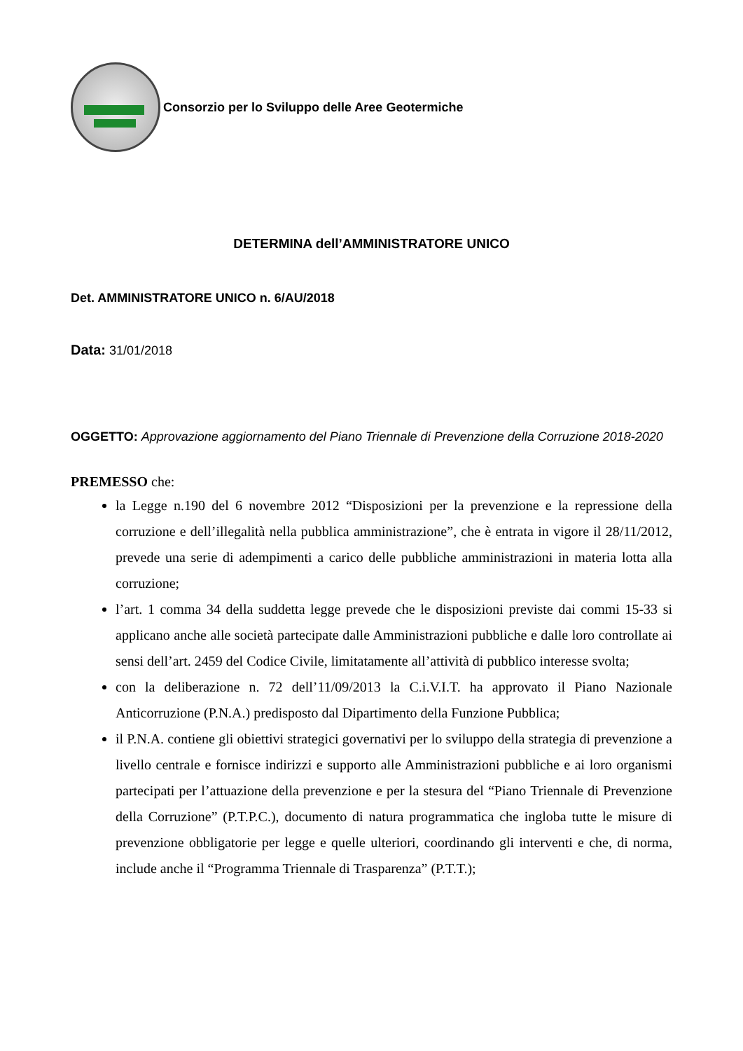Consorzio per lo Sviluppo delle Aree Geotermiche
DETERMINA dell’AMMINISTRATORE UNICO
Det. AMMINISTRATORE UNICO n. 6/AU/2018
Data: 31/01/2018
OGGETTO: Approvazione aggiornamento del Piano Triennale di Prevenzione della Corruzione 2018-2020
PREMESSO che:
la Legge n.190 del 6 novembre 2012 “Disposizioni per la prevenzione e la repressione della corruzione e dell’illegalità nella pubblica amministrazione”, che è entrata in vigore il 28/11/2012, prevede una serie di adempimenti a carico delle pubbliche amministrazioni in materia lotta alla corruzione;
l’art. 1 comma 34 della suddetta legge prevede che le disposizioni previste dai commi 15-33 si applicano anche alle società partecipate dalle Amministrazioni pubbliche e dalle loro controllate ai sensi dell’art. 2459 del Codice Civile, limitatamente all’attività di pubblico interesse svolta;
con la deliberazione n. 72 dell’11/09/2013 la C.i.V.I.T. ha approvato il Piano Nazionale Anticorruzione (P.N.A.) predisposto dal Dipartimento della Funzione Pubblica;
il P.N.A. contiene gli obiettivi strategici governativi per lo sviluppo della strategia di prevenzione a livello centrale e fornisce indirizzi e supporto alle Amministrazioni pubbliche e ai loro organismi partecipati per l’attuazione della prevenzione e per la stesura del “Piano Triennale di Prevenzione della Corruzione” (P.T.P.C.), documento di natura programmatica che ingloba tutte le misure di prevenzione obbligatorie per legge e quelle ulteriori, coordinando gli interventi e che, di norma, include anche il “Programma Triennale di Trasparenza” (P.T.T.);